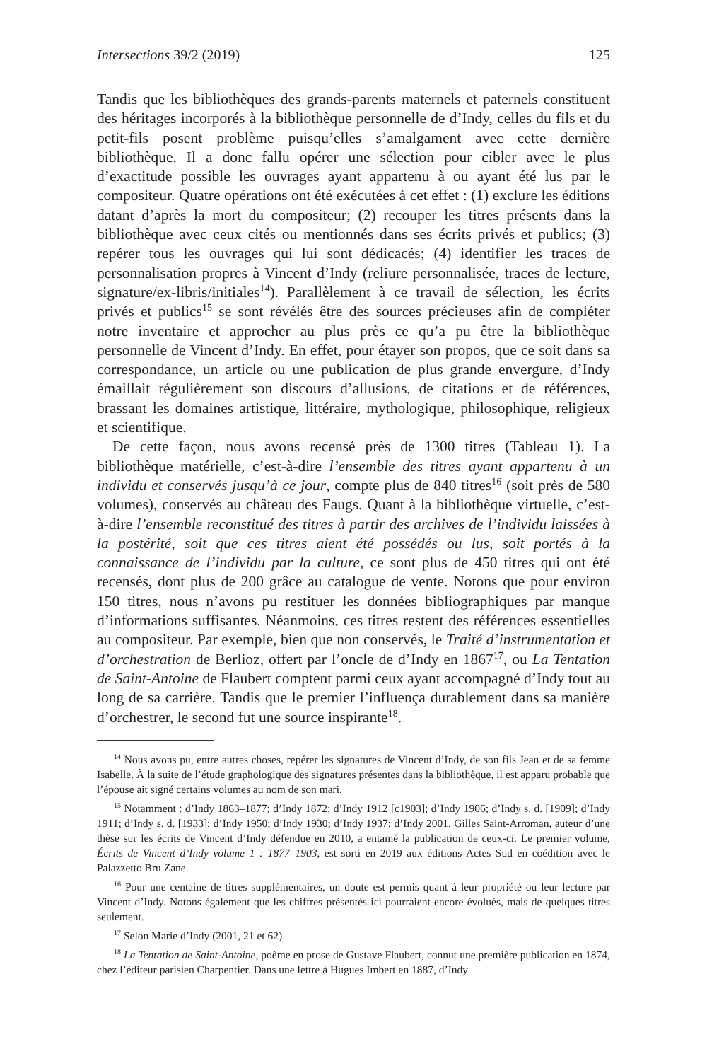Intersections 39/2 (2019) 125
Tandis que les bibliothèques des grands-parents maternels et paternels constituent des héritages incorporés à la bibliothèque personnelle de d’Indy, celles du fils et du petit-fils posent problème puisqu’elles s’amalgament avec cette dernière bibliothèque. Il a donc fallu opérer une sélection pour cibler avec le plus d’exactitude possible les ouvrages ayant appartenu à ou ayant été lus par le compositeur. Quatre opérations ont été exécutées à cet effet : (1) exclure les éditions datant d’après la mort du compositeur; (2) recouper les titres présents dans la bibliothèque avec ceux cités ou mentionnés dans ses écrits privés et publics; (3) repérer tous les ouvrages qui lui sont dédicacés; (4) identifier les traces de personnalisation propres à Vincent d’Indy (reliure personnalisée, traces de lecture, signature/ex-libris/initiales<sup>14</sup>). Parallèlement à ce travail de sélection, les écrits privés et publics<sup>15</sup> se sont révélés être des sources précieuses afin de compléter notre inventaire et approcher au plus près ce qu’a pu être la bibliothèque personnelle de Vincent d’Indy. En effet, pour étayer son propos, que ce soit dans sa correspondance, un article ou une publication de plus grande envergure, d’Indy émaillait régulièrement son discours d’allusions, de citations et de références, brassant les domaines artistique, littéraire, mythologique, philosophique, religieux et scientifique.
De cette façon, nous avons recensé près de 1300 titres (Tableau 1). La bibliothèque matérielle, c’est-à-dire l’ensemble des titres ayant appartenu à un individu et conservés jusqu’à ce jour, compte plus de 840 titres<sup>16</sup> (soit près de 580 volumes), conservés au château des Faugs. Quant à la bibliothèque virtuelle, c’est-à-dire l’ensemble reconstitué des titres à partir des archives de l’individu laissées à la postérité, soit que ces titres aient été possédés ou lus, soit portés à la connaissance de l’individu par la culture, ce sont plus de 450 titres qui ont été recensés, dont plus de 200 grâce au catalogue de vente. Notons que pour environ 150 titres, nous n’avons pu restituer les données bibliographiques par manque d’informations suffisantes. Néanmoins, ces titres restent des références essentielles au compositeur. Par exemple, bien que non conservés, le Traité d’instrumentation et d’orchestration de Berlioz, offert par l’oncle de d’Indy en 1867<sup>17</sup>, ou La Tentation de Saint-Antoine de Flaubert comptent parmi ceux ayant accompagné d’Indy tout au long de sa carrière. Tandis que le premier l’influença durablement dans sa manière d’orchestrer, le second fut une source inspirante<sup>18</sup>.
<sup>14</sup> Nous avons pu, entre autres choses, repérer les signatures de Vincent d’Indy, de son fils Jean et de sa femme Isabelle. À la suite de l’étude graphologique des signatures présentes dans la bibliothèque, il est apparu probable que l’épouse ait signé certains volumes au nom de son mari.
<sup>15</sup> Notamment : d’Indy 1863–1877; d’Indy 1872; d’Indy 1912 [c1903]; d’Indy 1906; d’Indy s. d. [1909]; d’Indy 1911; d’Indy s. d. [1933]; d’Indy 1950; d’Indy 1930; d’Indy 1937; d’Indy 2001. Gilles Saint-Arroman, auteur d’une thèse sur les écrits de Vincent d’Indy défendue en 2010, a entamé la publication de ceux-ci. Le premier volume, Écrits de Vincent d’Indy volume 1 : 1877–1903, est sorti en 2019 aux éditions Actes Sud en coédition avec le Palazzetto Bru Zane.
<sup>16</sup> Pour une centaine de titres supplémentaires, un doute est permis quant à leur propriété ou leur lecture par Vincent d’Indy. Notons également que les chiffres présentés ici pourraient encore évolués, mais de quelques titres seulement.
<sup>17</sup> Selon Marie d’Indy (2001, 21 et 62).
<sup>18</sup> La Tentation de Saint-Antoine, poème en prose de Gustave Flaubert, connut une première publication en 1874, chez l’éditeur parisien Charpentier. Dans une lettre à Hugues Imbert en 1887, d’Indy